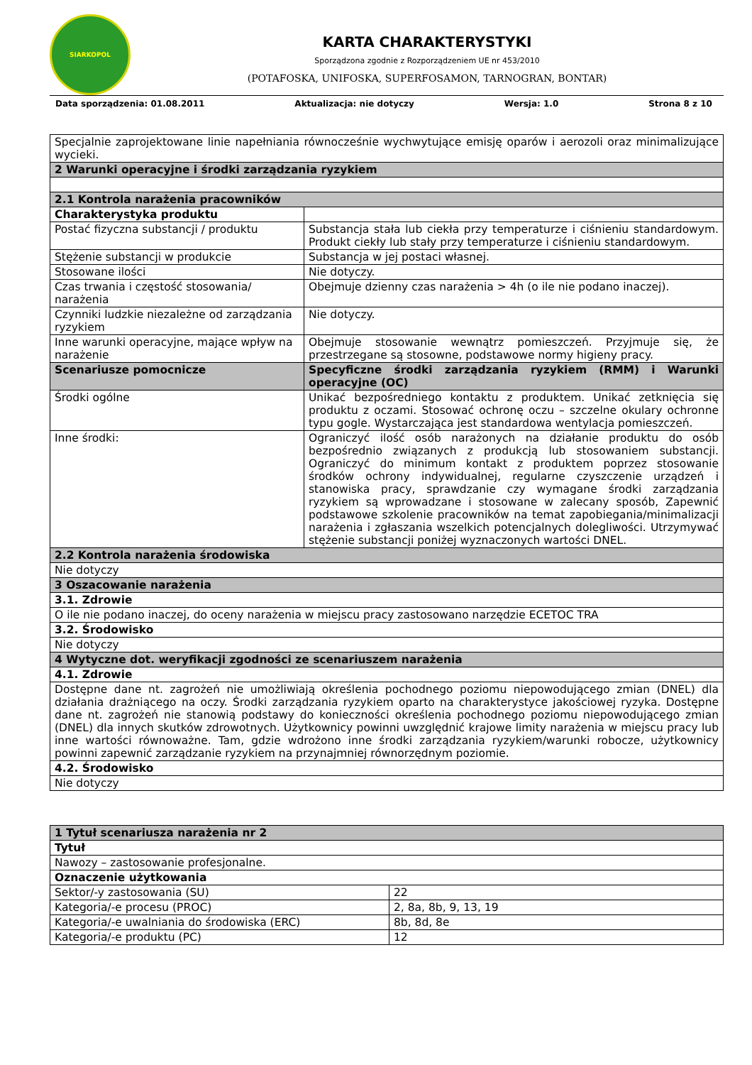SIARKOPOL
KARTA CHARAKTERYSTYKI
Sporządzona zgodnie z Rozporządzeniem UE nr 453/2010
(POTAFOSKA, UNIFOSKA, SUPERFOSAMON, TARNOGRAN, BONTAR)
Data sporządzenia: 01.08.2011 Aktualizacja: nie dotyczy Wersja: 1.0 Strona 8 z 10
| Specjalnie zaprojektowane linie napełniania równocześnie wychwytujące emisję oparów i aerozoli oraz minimalizujące wycieki. | |
| 2 Warunki operacyjne i środki zarządzania ryzykiem | |
| 2.1 Kontrola narażenia pracowników | |
| Charakterystyka produktu | |
| Postać fizyczna substancji / produktu | Substancja stała lub ciekła przy temperaturze i ciśnieniu standardowym. Produkt ciekły lub stały przy temperaturze i ciśnieniu standardowym. |
| Stężenie substancji w produkcie | Substancja w jej postaci własnej. |
| Stosowane ilości | Nie dotyczy. |
| Czas trwania i częstość stosowania/ narażenia | Obejmuje dzienny czas narażenia > 4h (o ile nie podano inaczej). |
| Czynniki ludzkie niezależne od zarządzania ryzykiem | Nie dotyczy. |
| Inne warunki operacyjne, mające wpływ na narażenie | Obejmuje stosowanie wewnątrz pomieszczeń. Przyjmuje się, że przestrzegane są stosowne, podstawowe normy higieny pracy. |
| Scenariusze pomocnicze | Specyficzne środki zarządzania ryzykiem (RMM) i Warunki operacyjne (OC) |
| Środki ogólne | Unikać bezpośredniego kontaktu z produktem. Unikać zetknięcia się produktu z oczami. Stosować ochronę oczu – szczelne okulary ochronne typu gogle. Wystarczająca jest standardowa wentylacja pomieszczeń. |
| Inne środki: | Ograniczyć ilość osób narażonych na działanie produktu do osób bezpośrednio związanych z produkcją lub stosowaniem substancji. Ograniczyć do minimum kontakt z produktem poprzez stosowanie środków ochrony indywidualnej, regularne czyszczenie urządzeń i stanowiska pracy, sprawdzanie czy wymagane środki zarządzania ryzykiem są wprowadzane i stosowane w zalecany sposób, Zapewnić podstawowe szkolenie pracowników na temat zapobiegania/minimalizacji narażenia i zgłaszania wszelkich potencjalnych dolegliwości. Utrzymywać stężenie substancji poniżej wyznaczonych wartości DNEL. |
| 2.2 Kontrola narażenia środowiska | |
| Nie dotyczy | |
| 3 Oszacowanie narażenia | |
| 3.1. Zdrowie | |
| O ile nie podano inaczej, do oceny narażenia w miejscu pracy zastosowano narzędzie ECETOC TRA | |
| 3.2. Środowisko | |
| Nie dotyczy | |
| 4 Wytyczne dot. weryfikacji zgodności ze scenariuszem narażenia | |
| 4.1. Zdrowie | |
| Dostępne dane nt. zagrożeń nie umożliwiają określenia pochodnego poziomu niepowodującego zmian (DNEL) dla działania drażniącego na oczy. Środki zarządzania ryzykiem oparto na charakterystyce jakościowej ryzyka. Dostępne dane nt. zagrożeń nie stanowią podstawy do konieczności określenia pochodnego poziomu niepowodującego zmian (DNEL) dla innych skutków zdrowotnych. Użytkownicy powinni uwzględnić krajowe limity narażenia w miejscu pracy lub inne wartości równoważne. Tam, gdzie wdrożono inne środki zarządzania ryzykiem/warunki robocze, użytkownicy powinni zapewnić zarządzanie ryzykiem na przynajmniej równorzędnym poziomie. | |
| 4.2. Środowisko | |
| Nie dotyczy | |
| 1 Tytuł scenariusza narażenia nr 2 | |
| Tytuł | |
| Nawozy – zastosowanie profesjonalne. | |
| Oznaczenie użytkowania | |
| Sektor/-y zastosowania (SU) | 22 |
| Kategoria/-e procesu (PROC) | 2, 8a, 8b, 9, 13, 19 |
| Kategoria/-e uwalniania do środowiska (ERC) | 8b, 8d, 8e |
| Kategoria/-e produktu (PC) | 12 |